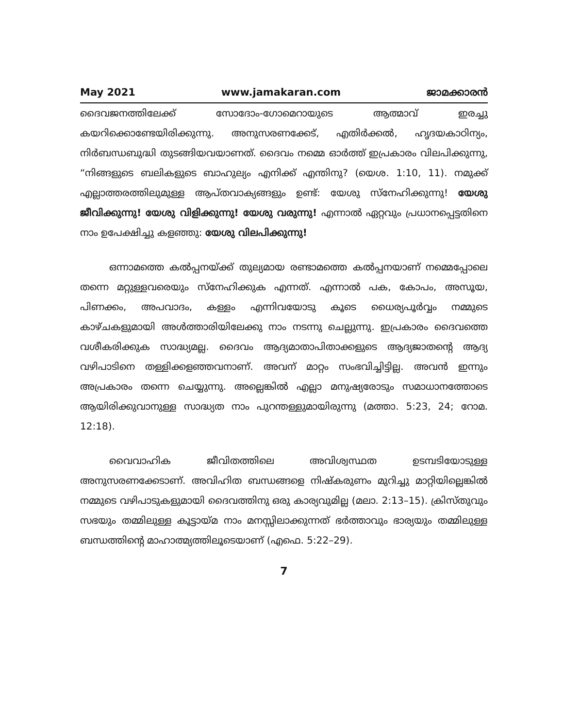May 2021 www.jamakaran.com ജാമക്കാരൻ
ദൈവജനത്തിലേക്ക് സോദോം-ഗോമെറായുടെ ആത്മാവ് ഇരച്ചു കയറിക്കൊണ്ടേയിരിക്കുന്നു. അനുസരണക്കേട്, എതിർക്കൽ, ഹൃദയകാഠിന്യം, നിർബന്ധബുദ്ധി തുടങ്ങിയവയാണത്. ദൈവം നമ്മെ ഓർത്ത് ഇപ്രകാരം വിലപിക്കുന്നു, “നിങ്ങളുടെ ബലികളുടെ ബാഹുല്യം എനിക്ക് എന്തിനു? (യെശ. 1:10, 11). നമുക്ക് എല്ലാത്തരത്തിലുമുള്ള ആപ്തവാക്യങ്ങളും ഉണ്ട്: യേശു സ്നേഹിക്കുന്നു! യേശു ജീവിക്കുന്നു! യേശു വിളിക്കുന്നു! യേശു വരുന്നു! എന്നാൽ ഏറ്റവും പ്രധാനപ്പെട്ടതിനെ നാം ഉപേക്ഷിച്ചു കളഞ്ഞു: യേശു വിലപിക്കുന്നു!
ഒന്നാമത്തെ കൽപ്പനയ്ക്ക് തുല്യമായ രണ്ടാമത്തെ കൽപ്പനയാണ് നമ്മെപ്പോലെ തന്നെ മറ്റുള്ളവരെയും സ്നേഹിക്കുക എന്നത്. എന്നാൽ പക, കോപം, അസൂയ, പിണക്കം, അപവാദം, കള്ളം എന്നിവയോടു കൂടെ ധൈര്യപൂർവ്വം നമ്മുടെ കാഴ്ചകളുമായി അൾത്താരിയിലേക്കു നാം നടന്നു ചെല്ലുന്നു. ഇപ്രകാരം ദൈവത്തെ വശീകരിക്കുക സാദ്ധ്യമല്ല. ദൈവം ആദ്യമാതാപിതാക്കളുടെ ആദ്യജാതന്റെ ആദ്യ വഴിപാടിനെ തള്ളിക്കളഞ്ഞവനാണ്. അവന് മാറ്റം സംഭവിച്ചിട്ടില്ല. അവൻ ഇന്നും അപ്രകാരം തന്നെ ചെയ്യുന്നു. അല്ലെങ്കിൽ എല്ലാ മനുഷ്യരോടും സമാധാനത്തോടെ ആയിരിക്കുവാനുള്ള സാദ്ധ്യത നാം പുറന്തള്ളുമായിരുന്നു (മത്താ. 5:23, 24; റോമ. 12:18).
വൈവാഹിക ജീവിതത്തിലെ അവിശ്വസ്ഥത ഉടമ്പടിയോടുള്ള അനുസരണക്കേടാണ്. അവിഹിത ബന്ധങ്ങളെ നിഷ്കരുണം മുറിച്ചു മാറ്റിയില്ലെങ്കിൽ നമ്മുടെ വഴിപാടുകളുമായി ദൈവത്തിനു ഒരു കാര്യവുമില്ല (മലാ. 2:13–15). ക്രിസ്തുവും സഭയും തമ്മിലുള്ള കൂട്ടായ്മ നാം മനസ്സിലാക്കുന്നത് ഭർത്താവും ഭാര്യയും തമ്മിലുള്ള ബന്ധത്തിന്റെ മാഹാത്മ്യത്തിലൂടെയാണ് (എഫെ. 5:22–29).
7